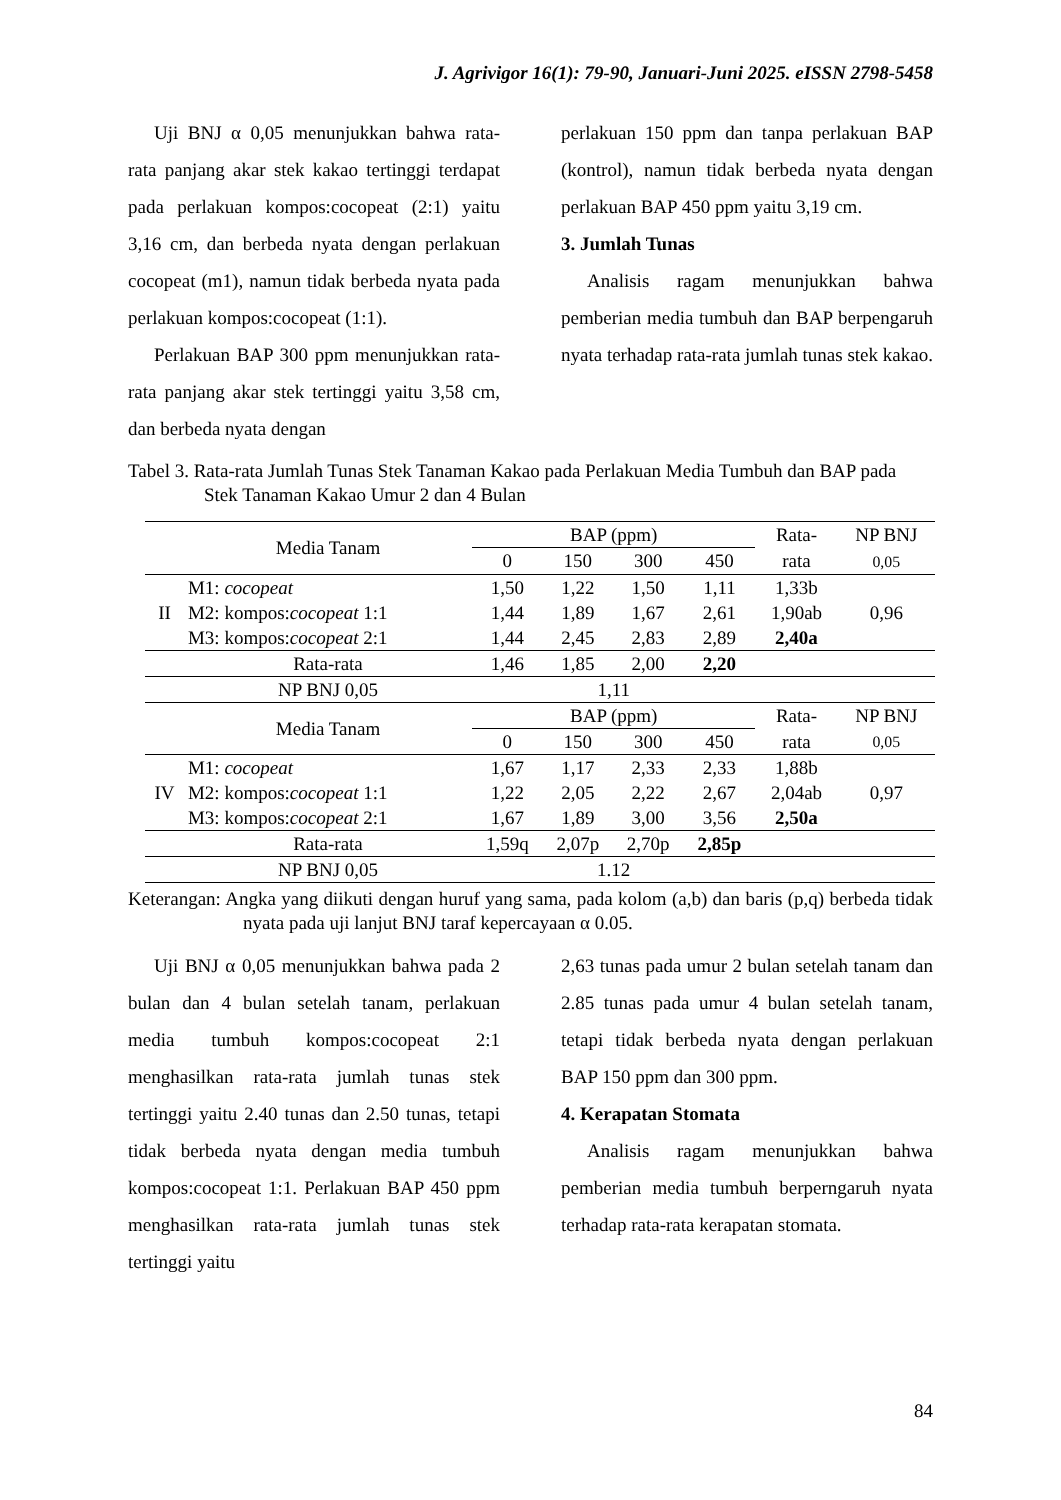J. Agrivigor 16(1): 79-90, Januari-Juni 2025. eISSN 2798-5458
Uji BNJ α 0,05 menunjukkan bahwa rata-rata panjang akar stek kakao tertinggi terdapat pada perlakuan kompos:cocopeat (2:1) yaitu 3,16 cm, dan berbeda nyata dengan perlakuan cocopeat (m1), namun tidak berbeda nyata pada perlakuan kompos:cocopeat (1:1).
Perlakuan BAP 300 ppm menunjukkan rata-rata panjang akar stek tertinggi yaitu 3,58 cm, dan berbeda nyata dengan
perlakuan 150 ppm dan tanpa perlakuan BAP (kontrol), namun tidak berbeda nyata dengan perlakuan BAP 450 ppm yaitu 3,19 cm.
3. Jumlah Tunas
Analisis ragam menunjukkan bahwa pemberian media tumbuh dan BAP berpengaruh nyata terhadap rata-rata jumlah tunas stek kakao.
Tabel 3. Rata-rata Jumlah Tunas Stek Tanaman Kakao pada Perlakuan Media Tumbuh dan BAP pada Stek Tanaman Kakao Umur 2 dan 4 Bulan
| | Media Tanam | BAP (ppm) | | | | Rata- | NP BNJ |
| | | 0 | 150 | 300 | 450 | rata | 0,05 |
| II | M1: cocopeat | 1,50 | 1,22 | 1,50 | 1,11 | 1,33b | 0,96 |
| | M2: kompos: cocopeat 1:1 | 1,44 | 1,89 | 1,67 | 2,61 | 1,90ab | |
| | M3: kompos: cocopeat 2:1 | 1,44 | 2,45 | 2,83 | 2,89 | 2,40a | |
| | Rata-rata | 1,46 | 1,85 | 2,00 | 2,20 | | |
| | NP BNJ 0,05 | 1,11 | | | | | |
| | Media Tanam | BAP (ppm) | | | | Rata- | NP BNJ |
| | | 0 | 150 | 300 | 450 | rata | 0,05 |
| IV | M1: cocopeat | 1,67 | 1,17 | 2,33 | 2,33 | 1,88b | 0,97 |
| | M2: kompos: cocopeat 1:1 | 1,22 | 2,05 | 2,22 | 2,67 | 2,04ab | |
| | M3: kompos: cocopeat 2:1 | 1,67 | 1,89 | 3,00 | 3,56 | 2,50a | |
| | Rata-rata | 1,59q | 2,07p | 2,70p | 2,85p | | |
| | NP BNJ 0,05 | 1.12 | | | | | |
Keterangan: Angka yang diikuti dengan huruf yang sama, pada kolom (a,b) dan baris (p,q) berbeda tidak nyata pada uji lanjut BNJ taraf kepercayaan α 0.05.
Uji BNJ α 0,05 menunjukkan bahwa pada 2 bulan dan 4 bulan setelah tanam, perlakuan media tumbuh kompos:cocopeat 2:1 menghasilkan rata-rata jumlah tunas stek tertinggi yaitu 2.40 tunas dan 2.50 tunas, tetapi tidak berbeda nyata dengan media tumbuh kompos:cocopeat 1:1. Perlakuan BAP 450 ppm menghasilkan rata-rata jumlah tunas stek tertinggi yaitu
2,63 tunas pada umur 2 bulan setelah tanam dan 2.85 tunas pada umur 4 bulan setelah tanam, tetapi tidak berbeda nyata dengan perlakuan BAP 150 ppm dan 300 ppm.
4. Kerapatan Stomata
Analisis ragam menunjukkan bahwa pemberian media tumbuh berperngaruh nyata terhadap rata-rata kerapatan stomata.
84